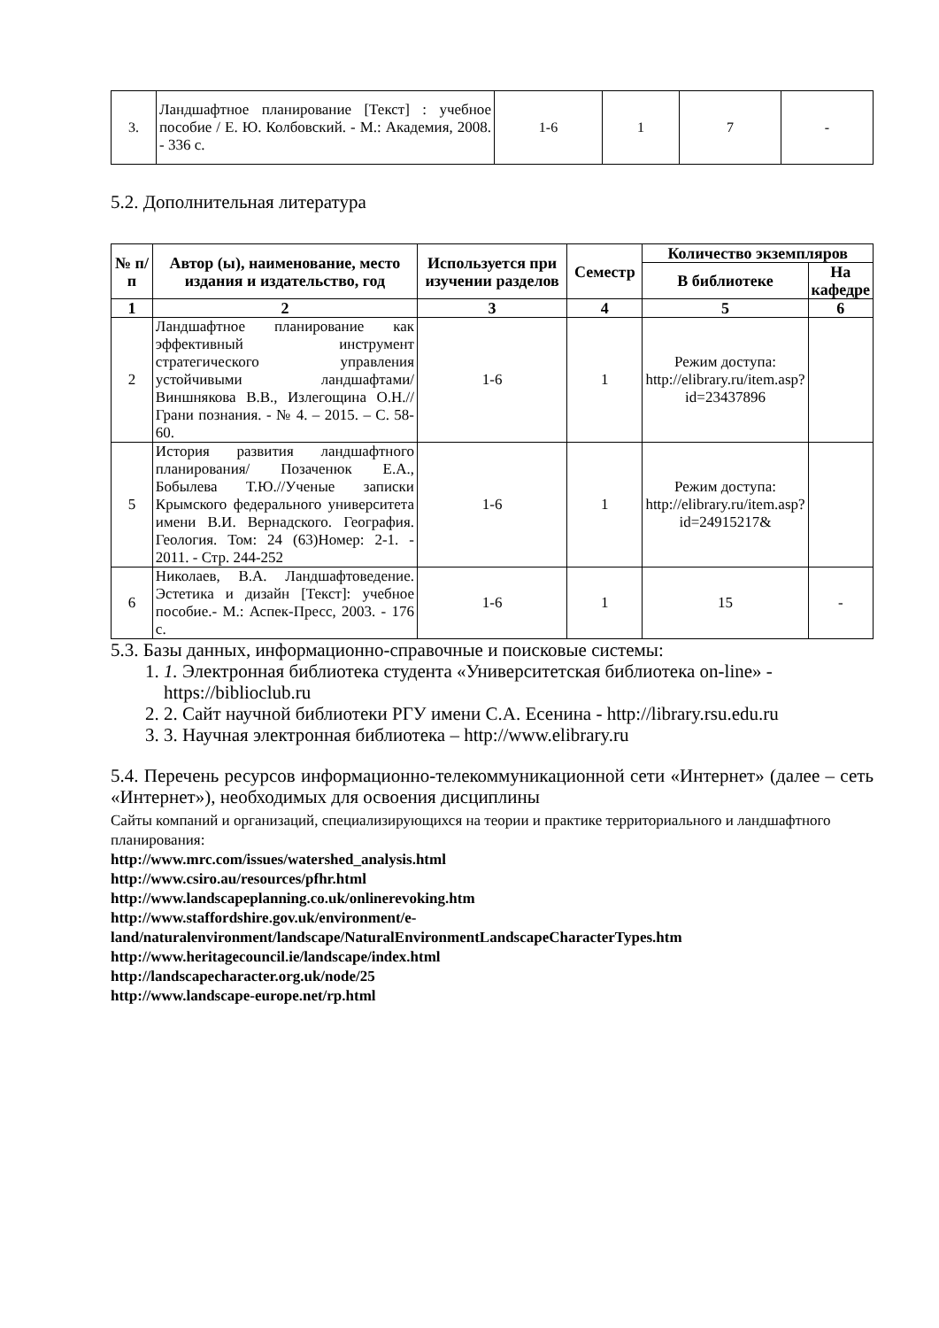| 3. | Ландшафтное планирование [Текст] : учебное пособие / Е. Ю. Колбовский. - М.: Академия, 2008. - 336 с. | 1-6 | 1 | 7 | - |
5.2. Дополнительная литература
| № п/п | Автор (ы), наименование, место издания и издательство, год | Используется при изучении разделов | Семестр | Количество экземпляров | |
| --- | --- | --- | --- | --- | --- |
| | | | | В библиотеке | На кафедре |
| 1 | 2 | 3 | 4 | 5 | 6 |
| 2 | Ландшафтное планирование как эффективный инструмент стратегического управления устойчивыми ландшафтами/ Виншнякова В.В., Излегощина О.Н.//Грани познания. - № 4. – 2015. – С. 58-60. | 1-6 | 1 | Режим доступа: http://elibrary.ru/item.asp?id=23437896 | |
| 5 | История развития ландшафтного планирования/ Позаченюк Е.А., Бобылева Т.Ю.//Ученые записки Крымского федерального университета имени В.И. Вернадского. География. Геология. Том: 24 (63)Номер: 2-1. - 2011. - Стр. 244-252 | 1-6 | 1 | Режим доступа: http://elibrary.ru/item.asp?id=24915217& | |
| 6 | Николаев, В.А. Ландшафтоведение. Эстетика и дизайн [Текст]: учебное пособие.- М.: Аспек-Пресс, 2003. - 176 с. | 1-6 | 1 | 15 | - |
5.3. Базы данных, информационно-справочные и поисковые системы:
1. 1. Электронная библиотека студента «Университетская библиотека on-line» - https://biblioclub.ru
2. 2. Сайт научной библиотеки РГУ имени С.А. Есенина - http://library.rsu.edu.ru
3. 3. Научная электронная библиотека – http://www.elibrary.ru
5.4. Перечень ресурсов информационно-телекоммуникационной сети «Интернет» (далее – сеть «Интернет»), необходимых для освоения дисциплины
Сайты компаний и организаций, специализирующихся на теории и практике территориального и ландшафтного планирования:
http://www.mrc.com/issues/watershed_analysis.html
http://www.csiro.au/resources/pfhr.html
http://www.landscapeplanning.co.uk/onlinerevoking.htm
http://www.staffordshire.gov.uk/environment/e-land/naturalenvironment/landscape/NaturalEnvironmentLandscapeCharacterTypes.htm
http://www.heritagecouncil.ie/landscape/index.html
http://landscapecharacter.org.uk/node/25
http://www.landscape-europe.net/rp.html